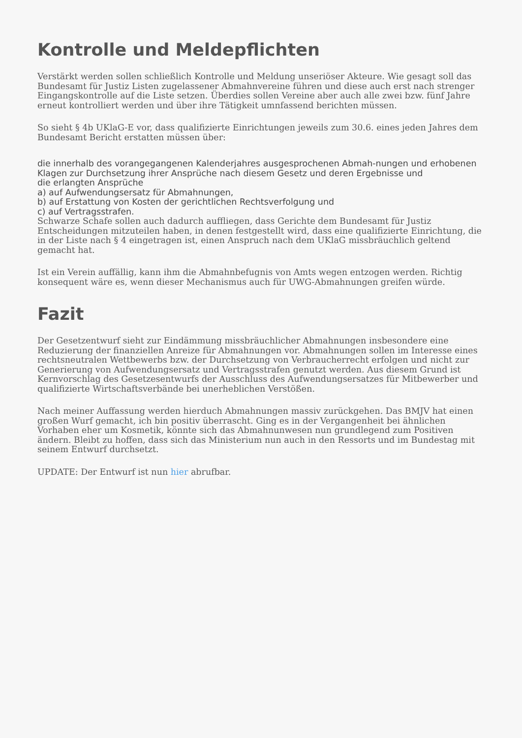Kontrolle und Meldepflichten
Verstärkt werden sollen schließlich Kontrolle und Meldung unseriöser Akteure. Wie gesagt soll das Bundesamt für Justiz Listen zugelassener Abmahnvereine führen und diese auch erst nach strenger Eingangskontrolle auf die Liste setzen. Überdies sollen Vereine aber auch alle zwei bzw. fünf Jahre erneut kontrolliert werden und über ihre Tätigkeit umnfassend berichten müssen.
So sieht § 4b UKlaG-E vor, dass qualifizierte Einrichtungen jeweils zum 30.6. eines jeden Jahres dem Bundesamt Bericht erstatten müssen über:
die innerhalb des vorangegangenen Kalenderjahres ausgesprochenen Abmah-nungen und erhobenen Klagen zur Durchsetzung ihrer Ansprüche nach diesem Gesetz und deren Ergebnisse und
die erlangten Ansprüche
a) auf Aufwendungsersatz für Abmahnungen,
b) auf Erstattung von Kosten der gerichtlichen Rechtsverfolgung und
c) auf Vertragsstrafen.
Schwarze Schafe sollen auch dadurch auffliegen, dass Gerichte dem Bundesamt für Justiz Entscheidungen mitzuteilen haben, in denen festgestellt wird, dass eine qualifizierte Einrichtung, die in der Liste nach § 4 eingetragen ist, einen Anspruch nach dem UKlaG missbräuchlich geltend gemacht hat.
Ist ein Verein auffällig, kann ihm die Abmahnbefugnis von Amts wegen entzogen werden. Richtig konsequent wäre es, wenn dieser Mechanismus auch für UWG-Abmahnungen greifen würde.
Fazit
Der Gesetzentwurf sieht zur Eindämmung missbräuchlicher Abmahnungen insbesondere eine Reduzierung der finanziellen Anreize für Abmahnungen vor. Abmahnungen sollen im Interesse eines rechtsneutralen Wettbewerbs bzw. der Durchsetzung von Verbraucherrecht erfolgen und nicht zur Generierung von Aufwendungsersatz und Vertragsstrafen genutzt werden. Aus diesem Grund ist Kernvorschlag des Gesetzesentwurfs der Ausschluss des Aufwendungsersatzes für Mitbewerber und qualifizierte Wirtschaftsverbände bei unerheblichen Verstößen.
Nach meiner Auffassung werden hierduch Abmahnungen massiv zurückgehen. Das BMJV hat einen großen Wurf gemacht, ich bin positiv überrascht. Ging es in der Vergangenheit bei ähnlichen Vorhaben eher um Kosmetik, könnte sich das Abmahnunwesen nun grundlegend zum Positiven ändern. Bleibt zu hoffen, dass sich das Ministerium nun auch in den Ressorts und im Bundestag mit seinem Entwurf durchsetzt.
UPDATE: Der Entwurf ist nun hier abrufbar.